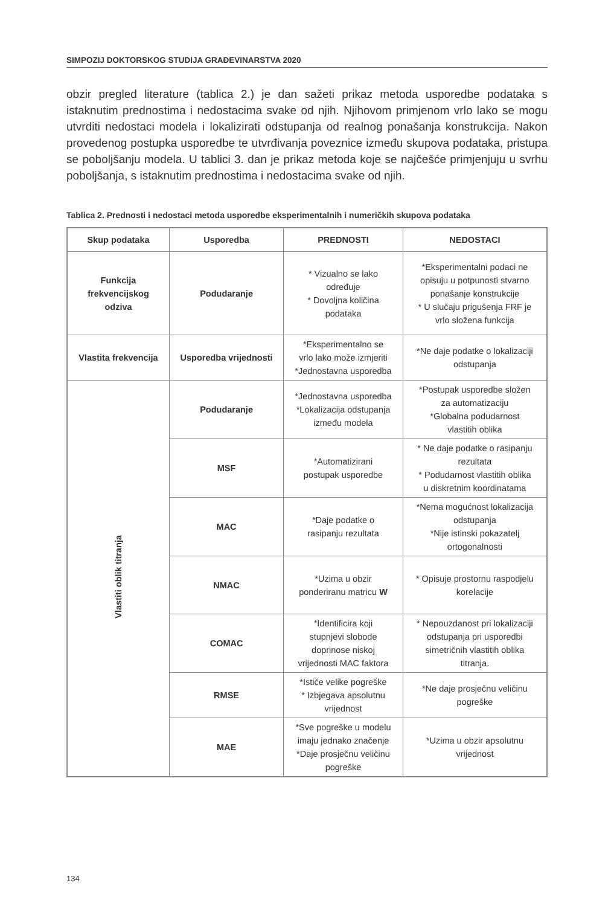SIMPOZIJ DOKTORSKOG STUDIJA GRAĐEVINARSTVA 2020
obzir pregled literature (tablica 2.) je dan sažeti prikaz metoda usporedbe podataka s istaknutim prednostima i nedostacima svake od njih. Njihovom primjenom vrlo lako se mogu utvrditi nedostaci modela i lokalizirati odstupanja od realnog ponašanja konstrukcija. Nakon provedenog postupka usporedbe te utvrđivanja poveznice između skupova podataka, pristupa se poboljšanju modela. U tablici 3. dan je prikaz metoda koje se najčešće primjenjuju u svrhu poboljšanja, s istaknutim prednostima i nedostacima svake od njih.
Tablica 2. Prednosti i nedostaci metoda usporedbe eksperimentalnih i numeričkih skupova podataka
| Skup podataka | Usporedba | PREDNOSTI | NEDOSTACI |
| --- | --- | --- | --- |
| Funkcija frekvencijskog odziva | Podudaranje | * Vizualno se lako određuje * Dovoljna količina podataka | *Eksperimentalni podaci ne opisuju u potpunosti stvarno ponašanje konstrukcije * U slučaju prigušenja FRF je vrlo složena funkcija |
| Vlastita frekvencija | Usporedba vrijednosti | *Eksperimentalno se vrlo lako može izmjeriti *Jednostavna usporedba | *Ne daje podatke o lokalizaciji odstupanja |
| Vlastiti oblik titranja | Podudaranje | *Jednostavna usporedba *Lokalizacija odstupanja između modela | *Postupak usporedbe složen za automatizaciju *Globalna podudarnost vlastitih oblika |
| | MSF | *Automatizirani postupak usporedbe | * Ne daje podatke o rasipanju rezultata * Podudarnost vlastitih oblika u diskretnim koordinatama |
| | MAC | *Daje podatke o rasipanju rezultata | *Nema mogućnost lokalizacija odstupanja *Nije istinski pokazatelj ortogonalnosti |
| | NMAC | *Uzima u obzir ponderiranu matricu W | * Opisuje prostornu raspodjelu korelacije |
| | COMAC | *Identificira koji stupnjevi slobode doprinose niskoj vrijednosti MAC faktora | * Nepouzdanost pri lokalizaciji odstupanja pri usporedbi simetričnih vlastitih oblika titranja. |
| | RMSE | *Ističe velike pogreške * Izbjegava apsolutnu vrijednost | *Ne daje prosječnu veličinu pogreške |
| | MAE | *Sve pogreške u modelu imaju jednako značenje *Daje prosječnu veličinu pogreške | *Uzima u obzir apsolutnu vrijednost |
134